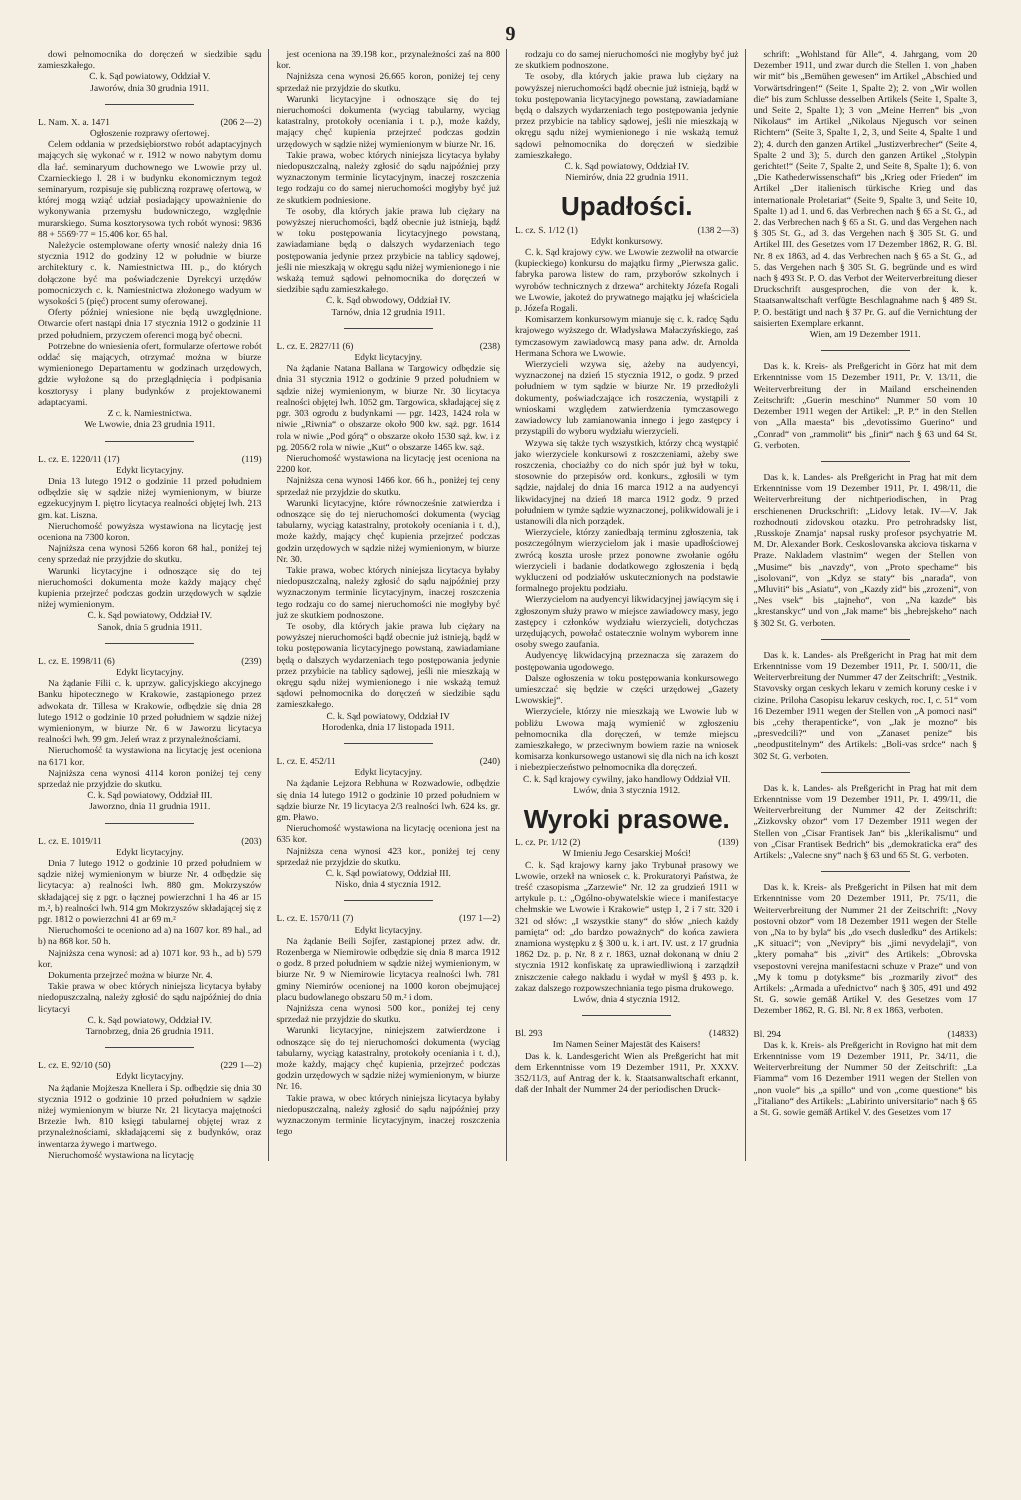9
dowi pełnomocnika do doręczeń w siedzibie sądu zamieszkałego.
C. k. Sąd powiatowy, Oddział V.
Jaworów, dnia 30 grudnia 1911.
L. Nam. X. a. 1471 (206 2—2)
Ogłoszenie rozprawy ofertowej.
Celem oddania w przedsiębiorstwo robót adaptacyjnych mających się wykonać w r. 1912 w nowo nabytym domu dla łać. seminaryum duchownego we Lwowie przy ul. Czarnieckiego l. 28 i w budynku ekonomicznym tegoż seminaryum, rozpisuje się publiczną rozprawę ofertową, w której mogą wziąć udział posiadający upoważnienie do wykonywania przemysłu budowniczego, względnie murarskiego. Suma kosztorysowa tych robót wynosi: 9836 88 + 5569·77 = 15.406 kor. 65 hal.
Należycie ostemplowane oferty wnosić należy dnia 16 stycznia 1912 do godziny 12 w południe w biurze architektury c. k. Namiestnictwa III. p., do których dołączone być ma poświadczenie Dyrekcyi urzędów pomocniczych c. k. Namiestnictwa złożonego wadyum w wysokości 5 (pięć) procent sumy oferowanej.
Oferty później wniesione nie będą uwzględnione. Otwarcie ofert nastąpi dnia 17 stycznia 1912 o godzinie 11 przed południem, przyczem oferenci mogą być obecni.
Potrzebne do wniesienia ofert, formularze ofertowe robót oddać się mających, otrzymać można w biurze wymienionego Departamentu w godzinach urzędowych, gdzie wyłożone są do przeglądnięcia i podpisania kosztorysy i plany budynków z projektowanemi adaptacyami.
Z c. k. Namiestnictwa.
We Lwowie, dnia 23 grudnia 1911.
L. cz. E. 1220/11 (17) (119)
Edykt licytacyjny.
Dnia 13 lutego 1912 o godzinie 11 przed południem odbędzie się w sądzie niżej wymienionym, w biurze egzekucyjnym I. piętro licytacya realności objętej lwh. 213 gm. kat. Liszna.
Nieruchomość powyższa wystawiona na licytację jest oceniona na 7300 koron.
Najniższa cena wynosi 5266 koron 68 hal., poniżej tej ceny sprzedaż nie przyjdzie do skutku.
Warunki licytacyjne i odnoszące się do tej nieruchomości dokumenta może każdy mający chęć kupienia przejrzeć podczas godzin urzędowych w sądzie niżej wymienionym.
C. k. Sąd powiatowy, Oddział IV.
Sanok, dnia 5 grudnia 1911.
L. cz. E. 1998/11 (6) (239)
Edykt licytacyjny.
Na żądanie Filii c. k. uprzyw. galicyjskiego akcyjnego Banku hipotecznego w Krakowie, zastąpionego przez adwokata dr. Tillesa w Krakowie, odbędzie się dnia 28 lutego 1912 o godzinie 10 przed południem w sądzie niżej wymienionym, w biurze Nr. 6 w Jaworzu licytacya realności lwh. 99 gm. Jeleń wraz z przynależnościami.
Nieruchomość ta wystawiona na licytację jest oceniona na 6171 kor.
Najniższa cena wynosi 4114 koron poniżej tej ceny sprzedaż nie przyjdzie do skutku.
C. k. Sąd powiatowy, Oddział III.
Jaworzno, dnia 11 grudnia 1911.
L. cz. E. 1019/11 (203)
Edykt licytacyjny.
Dnia 7 lutego 1912 o godzinie 10 przed południem w sądzie niżej wymienionym w biurze Nr. 4 odbędzie się licytacya: a) realności lwh. 880 gm. Mokrzyszów składającej się z pgr. o łącznej powierzchni 1 ha 46 ar 15 m.², b) realności lwh. 914 gm Mokrzyszów składającej się z pgr. 1812 o powierzchni 41 ar 69 m.²
Nieruchomości te oceniono ad a) na 1607 kor. 89 hal., ad b) na 868 kor. 50 h.
Najniższa cena wynosi: ad a) 1071 kor. 93 h., ad b) 579 kor.
Dokumenta przejrzeć można w biurze Nr. 4.
Takie prawa w obec których niniejsza licytacya byłaby niedopuszczalną, należy zgłosić do sądu najpóźniej do dnia licytacyi
C. k. Sąd powiatowy, Oddział IV.
Tarnobrzeg, dnia 26 grudnia 1911.
L. cz. E. 92/10 (50) (229 1—2)
Edykt licytacyjny.
Na żądanie Mojżesza Knellera i Sp. odbędzie się dnia 30 stycznia 1912 o godzinie 10 przed południem w sądzie niżej wymienionym w biurze Nr. 21 licytacya majętności Brzezie lwh. 810 księgi tabularnej objętej wraz z przynależnościami, składającemi się z budynków, oraz inwentarza żywego i martwego.
Nieruchomość wystawiona na licytację
jest oceniona na 39.198 kor., przynależności zaś na 800 kor.
Najniższa cena wynosi 26.665 koron, poniżej tej ceny sprzedaż nie przyjdzie do skutku.
Warunki licytacyjne i odnoszące się do tej nieruchomości dokumenta (wyciąg tabularny, wyciąg katastralny, protokoły oceniania i t. p.), może każdy, mający chęć kupienia przejrzeć podczas godzin urzędowych w sądzie niżej wymienionym w biurze Nr. 16.
Takie prawa, wobec których niniejsza licytacya byłaby niedopuszczalną, należy zgłosić do sądu najpóźniej przy wyznaczonym terminie licytacyjnym, inaczej roszczenia tego rodzaju co do samej nieruchomości mogłyby być już ze skutkiem podniesione.
Te osoby, dla których jakie prawa lub ciężary na powyższej nieruchomości, bądź obecnie już istnieją, bądź w toku postępowania licytacyjnego powstaną, zawiadamiane będą o dalszych wydarzeniach tego postępowania jedynie przez przybicie na tablicy sądowej, jeśli nie mieszkają w okręgu sądu niżej wymienionego i nie wskażą temuż sądowi pełnomocnika do doręczeń w siedzibie sądu zamieszkałego.
C. k. Sąd obwodowy, Oddział IV.
Tarnów, dnia 12 grudnia 1911.
L. cz. E. 2827/11 (6) (238)
Edykt licytacyjny.
Na żądanie Natana Ballana w Targowicy odbędzie się dnia 31 stycznia 1912 o godzinie 9 przed południem w sądzie niżej wymienionym, w biurze Nr. 30 licytacya realności objętej lwh. 1052 gm. Targowica, składającej się z pgr. 303 ogrodu z budynkami — pgr. 1423, 1424 rola w niwie „Riwnia“ o obszarze około 900 kw. sąż. pgr. 1614 rola w niwie „Pod górą“ o obszarze około 1530 sąż. kw. i z pg. 2056/2 rola w niwie „Kut“ o obszarze 1465 kw. sąż.
Nieruchomość wystawiona na licytację jest oceniona na 2200 kor.
Najniższa cena wynosi 1466 kor. 66 h., poniżej tej ceny sprzedaż nie przyjdzie do skutku.
Warunki licytacyjne, które równocześnie zatwierdza i odnoszące się do tej nieruchomości dokumenta (wyciąg tabularny, wyciąg katastralny, protokoły oceniania i t. d.), może każdy, mający chęć kupienia przejrzeć podczas godzin urzędowych w sądzie niżej wymienionym, w biurze Nr. 30.
Takie prawa, wobec których niniejsza licytacya byłaby niedopuszczalną, należy zgłosić do sądu najpóźniej przy wyznaczonym terminie licytacyjnym, inaczej roszczenia tego rodzaju co do samej nieruchomości nie mogłyby być już ze skutkiem podnoszone.
Te osoby, dla których jakie prawa lub ciężary na powyższej nieruchomości bądź obecnie już istnieją, bądź w toku postępowania licytacyjnego powstaną, zawiadamiane będą o dalszych wydarzeniach tego postępowania jedynie przez przybicie na tablicy sądowej, jeśli nie mieszkają w okręgu sądu niżej wymienionego i nie wskażą temuż sądowi pełnomocnika do doręczeń w siedzibie sądu zamieszkałego.
C. k. Sąd powiatowy, Oddział IV
Horodenka, dnia 17 listopada 1911.
L. cz. E. 452/11 (240)
Edykt licytacyjny.
Na żądanie Lejzora Rebhuna w Rozwadowie, odbędzie się dnia 14 lutego 1912 o godzinie 10 przed południem w sądzie biurze Nr. 19 licytacya 2/3 realności lwh. 624 ks. gr. gm. Pławo.
Nieruchomość wystawiona na licytację oceniona jest na 635 kor.
Najniższa cena wynosi 423 kor., poniżej tej ceny sprzedaż nie przyjdzie do skutku.
C. k. Sąd powiatowy, Oddział III.
Nisko, dnia 4 stycznia 1912.
L. cz. E. 1570/11 (7) (197 1—2)
Edykt licytacyjny.
Na żądanie Beili Sojfer, zastąpionej przez adw. dr. Rozenberga w Niemirowie odbędzie się dnia 8 marca 1912 o godz. 8 przed południem w sądzie niżej wymienionym, w biurze Nr. 9 w Niemirowie licytacya realności lwh. 781 gminy Niemirów ocenionej na 1000 koron obejmującej placu budowlanego obszaru 50 m.² i dom.
Najniższa cena wynosi 500 kor., poniżej tej ceny sprzedaż nie przyjdzie do skutku.
Warunki licytacyjne, niniejszem zatwierdzone i odnoszące się do tej nieruchomości dokumenta (wyciąg tabularny, wyciąg katastralny, protokoły oceniania i t. d.), może każdy, mający chęć kupienia, przejrzeć podczas godzin urzędowych w sądzie niżej wymienionym, w biurze Nr. 16.
Takie prawa, w obec których niniejsza licytacya byłaby niedopuszczalną, należy zgłosić do sądu najpóźniej przy wyznaczonym terminie licytacyjnym, inaczej roszczenia tego
rodzaju co do samej nieruchomości nie mogłyby być już ze skutkiem podnoszone.
Te osoby, dla których jakie prawa lub ciężary na powyższej nieruchomości bądź obecnie już istnieją, bądź w toku postępowania licytacyjnego powstaną, zawiadamiane będą o dalszych wydarzeniach tego postępowania jedynie przez przybicie na tablicy sądowej, jeśli nie mieszkają w okręgu sądu niżej wymienionego i nie wskażą temuż sądowi pełnomocnika do doręczeń w siedzibie zamieszkałego.
C. k. Sąd powiatowy, Oddział IV.
Niemirów, dnia 22 grudnia 1911.
Upadłości.
L. cz. S. 1/12 (1) (138 2—3)
Edykt konkursowy.
C. k. Sąd krajowy cyw. we Lwowie zezwolił na otwarcie (kupieckiego) konkursu do majątku firmy „Pierwsza galic. fabryka parowa listew do ram, przyborów szkolnych i wyrobów technicznych z drzewa“ architekty Józefa Rogali we Lwowie, jakoteż do prywatnego majątku jej właściciela p. Józefa Rogali.
Komisarzem konkursowym mianuje się c. k. radcę Sądu krajowego wyższego dr. Władysława Małaczyńskiego, zaś tymczasowym zawiadowcą masy pana adw. dr. Arnolda Hermana Schora we Lwowie.
Wierzycieli wzywa się, ażeby na audyencyi, wyznaczonej na dzień 15 stycznia 1912, o godz. 9 przed południem w tym sądzie w biurze Nr. 19 przedłożyli dokumenty, poświadczające ich roszczenia, wystąpili z wnioskami względem zatwierdzenia tymczasowego zawiadowcy lub zamianowania innego i jego zastępcy i przystąpili do wyboru wydziału wierzycieli.
Wzywa się także tych wszystkich, którzy chcą wystąpić jako wierzyciele konkursowi z roszczeniami, ażeby swe roszczenia, chociażby co do nich spór już był w toku, stosownie do przepisów ord. konkurs., zgłosili w tym sądzie, najdalej do dnia 16 marca 1912 a na audyencyi likwidacyjnej na dzień 18 marca 1912 godz. 9 przed południem w tymże sądzie wyznaczonej, polikwidowali je i ustanowili dla nich porządek.
Wierzyciele, którzy zaniedbają terminu zgłoszenia, tak poszczególnym wierzycielom jak i masie upadłościowej zwrócą koszta urosłe przez ponowne zwołanie ogółu wierzycieli i badanie dodatkowego zgłoszenia i będą wykluczeni od podziałów uskutecznionych na podstawie formalnego projektu podziału.
Wierzycielom na audyencyi likwidacyjnej jawiącym się i zgłoszonym służy prawo w miejsce zawiadowcy masy, jego zastępcy i członków wydziału wierzycieli, dotychczas urzędujących, powołać ostatecznie wolnym wyborem inne osoby swego zaufania.
Audyencyę likwidacyjną przeznacza się zarazem do postępowania ugodowego.
Dalsze ogłoszenia w toku postępowania konkursowego umieszczać się będzie w części urzędowej „Gazety Lwowskiej“.
Wierzyciele, którzy nie mieszkają we Lwowie lub w pobliżu Lwowa mają wymienić w zgłoszeniu pełnomocnika dla doręczeń, w temże miejscu zamieszkałego, w przeciwnym bowiem razie na wniosek komisarza konkursowego ustanowi się dla nich na ich koszt i niebezpieczeństwo pełnomocnika dla doręczeń.
C. k. Sąd krajowy cywilny, jako handlowy Oddział VII.
Lwów, dnia 3 stycznia 1912.
Wyroki prasowe.
L. cz. Pr. 1/12 (2) (139)
W Imieniu Jego Cesarskiej Mości!
C. k. Sąd krajowy karny jako Trybunał prasowy we Lwowie, orzekł na wniosek c. k. Prokuratoryi Państwa, że treść czasopisma „Zarzewie“ Nr. 12 za grudzień 1911 w artykule p. t.: „Ogólno-obywatelskie wiece i manifestacye chełmskie we Lwowie i Krakowie“ ustęp 1, 2 i 7 str. 320 i 321 od słów: „I wszystkie stany“ do słów „niech każdy pamięta“ od: „do bardzo poważnych“ do końca zawiera znamiona występku z § 300 u. k. i art. IV. ust. z 17 grudnia 1862 Dz. p. p. Nr. 8 z r. 1863, uznał dokonaną w dniu 2 stycznia 1912 konfiskatę za uprawiedliwioną i zarządził zniszczenie całego nakładu i wydał w myśl § 493 p. k. zakaz dalszego rozpowszechniania tego pisma drukowego.
Lwów, dnia 4 stycznia 1912.
Bl. 293 (14832)
Im Namen Seiner Majestät des Kaisers!
Das k. k. Landesgericht Wien als Preßgericht hat mit dem Erkenntnisse vom 19 Dezember 1911, Pr. XXXV. 352/11/3, auf Antrag der k. k. Staatsanwaltschaft erkannt, daß der Inhalt der Nummer 24 der periodischen Druck-
schrift: „Wohlstand für Alle“, 4. Jahrgang, vom 20 Dezember 1911, und zwar durch die Stellen 1. von „haben wir mit“ bis „Bemühen gewesen“ im Artikel „Abschied und Vorwärtsdringen!“ (Seite 1, Spalte 2); 2. von „Wir wollen die“ bis zum Schlusse desselben Artikels (Seite 1, Spalte 3, und Seite 2, Spalte 1); 3 von „Meine Herren“ bis „von Nikolaus“ im Artikel „Nikolaus Njegusch vor seinen Richtern“ (Seite 3, Spalte 1, 2, 3, und Seite 4, Spalte 1 und 2); 4. durch den ganzen Artikel „Justizverbrecher“ (Seite 4, Spalte 2 und 3); 5. durch den ganzen Artikel „Stolypin gerichtet!“ (Seite 7, Spalte 2, und Seite 8, Spalte 1); 6. von „Die Kathederwissenschaft“ bis „Krieg oder Frieden“ im Artikel „Der italienisch türkische Krieg und das internationale Proletariat“ (Seite 9, Spalte 3, und Seite 10, Spalte 1) ad 1. und 6. das Verbrechen nach § 65 a St. G., ad 2. das Verbrechen nach § 65 a St. G. und das Vergehen nach § 305 St. G., ad 3. das Vergehen nach § 305 St. G. und Artikel III. des Gesetzes vom 17 Dezember 1862, R. G. Bl. Nr. 8 ex 1863, ad 4. das Verbrechen nach § 65 a St. G., ad 5. das Vergehen nach § 305 St. G. begründe und es wird nach § 493 St. P. O. das Verbot der Weiterverbreitung dieser Druckschrift ausgesprochen, die von der k. k. Staatsanwaltschaft verfügte Beschlagnahme nach § 489 St. P. O. bestätigt und nach § 37 Pr. G. auf die Vernichtung der saisierten Exemplare erkannt.
Wien, am 19 Dezember 1911.
Das k. k. Kreis- als Preßgericht in Görz hat mit dem Erkenntnisse vom 15 Dezember 1911, Pr. V. 13/11, die Weiterverbreitung der in Mailand erscheinenden Zeitschrift: „Guerin meschino“ Nummer 50 vom 10 Dezember 1911 wegen der Artikel: „P. P.“ in den Stellen von „Alla maesta“ bis „devotissimo Guerino“ und „Conrad“ von „rammolit“ bis „finir“ nach § 63 und 64 St. G. verboten.
Das k. k. Landes- als Preßgericht in Prag hat mit dem Erkenntnisse vom 19 Dezember 1911, Pr. I. 498/11, die Weiterverbreitung der nichtperiodischen, in Prag erschienenen Druckschrift: „Lidovy letak. IV—V. Jak rozhodnouti zidovskou otazku. Pro petrohradsky list, ‚Russkoje Znamja‘ napsal rusky profesor psychyatrie M. M. Dr. Alexander Bork. Ceskoslovanska akciova tiskarna v Praze. Nakladem vlastnim“ wegen der Stellen von „Musime“ bis „navzdy“, von „Proto spechame“ bis „isolovani“, von „Kdyz se staty“ bis „narada“, von „Mluviti“ bis „Asiatu“, von „Kazdy zid“ bis „zrozeni“, von „Nes vsek“ bis „tajneho“, von „Na kazde“ bis „krestanskyc“ und von „Jak mame“ bis „hebrejskeho“ nach § 302 St. G. verboten.
Das k. k. Landes- als Preßgericht in Prag hat mit dem Erkenntnisse vom 19 Dezember 1911, Pr. I. 500/11, die Weiterverbreitung der Nummer 47 der Zeitschrift: „Vestnik. Stavovsky organ ceskych lekaru v zemich koruny ceske i v cizine. Priloha Casopisu lekaruv ceskych, roc. I, c. 51“ vom 16 Dezember 1911 wegen der Stellen von „A pomoci nasi“ bis „cehy therapenticke“, von „Jak je mozno“ bis „presvedcili?“ und von „Zanaset penize“ bis „neodpustitelnym“ des Artikels: „Boli-vas srdce“ nach § 302 St. G. verboten.
Das k. k. Landes- als Preßgericht in Prag hat mit dem Erkenntnisse vom 19 Dezember 1911, Pr. I. 499/11, die Weiterverbreitung der Nummer 42 der Zeitschrift: „Zizkovsky obzor“ vom 17 Dezember 1911 wegen der Stellen von „Cisar Frantisek Jan“ bis „klerikalismu“ und von „Cisar Frantisek Bedrich“ bis „demokraticka era“ des Artikels: „Valecne sny“ nach § 63 und 65 St. G. verboten.
Das k. k. Kreis- als Preßgericht in Pilsen hat mit dem Erkenntnisse vom 20 Dezember 1911, Pr. 75/11, die Weiterverbreitung der Nummer 21 der Zeitschrift: „Novy postovni obzor“ vom 18 Dezember 1911 wegen der Stelle von „Na to by byla“ bis „do vsech dusledku“ des Artikels: „K situaci“; von „Nevipry“ bis „jimi nevydelaji“, von „ktery pomaha“ bis „zivit“ des Artikels: „Obrovska vsepostovni verejna manifestacni schuze v Praze“ und von „My k tomu p dotyksme“ bis „rozmarily zivot“ des Artikels: „Armada a uřednictvo“ nach § 305, 491 und 492 St. G. sowie gemäß Artikel V. des Gesetzes vom 17 Dezember 1862, R. G. Bl. Nr. 8 ex 1863, verboten.
Bl. 294 (14833)
Das k. k. Kreis- als Preßgericht in Rovigno hat mit dem Erkenntnisse vom 19 Dezember 1911, Pr. 34/11, die Weiterverbreitung der Nummer 50 der Zeitschrift: „La Fiamma“ vom 16 Dezember 1911 wegen der Stellen von „non vuole“ bis „a spillo“ und von „come questione“ bis „l'italiano“ des Artikels: „Labirinto universitario“ nach § 65 a St. G. sowie gemäß Artikel V. des Gesetzes vom 17